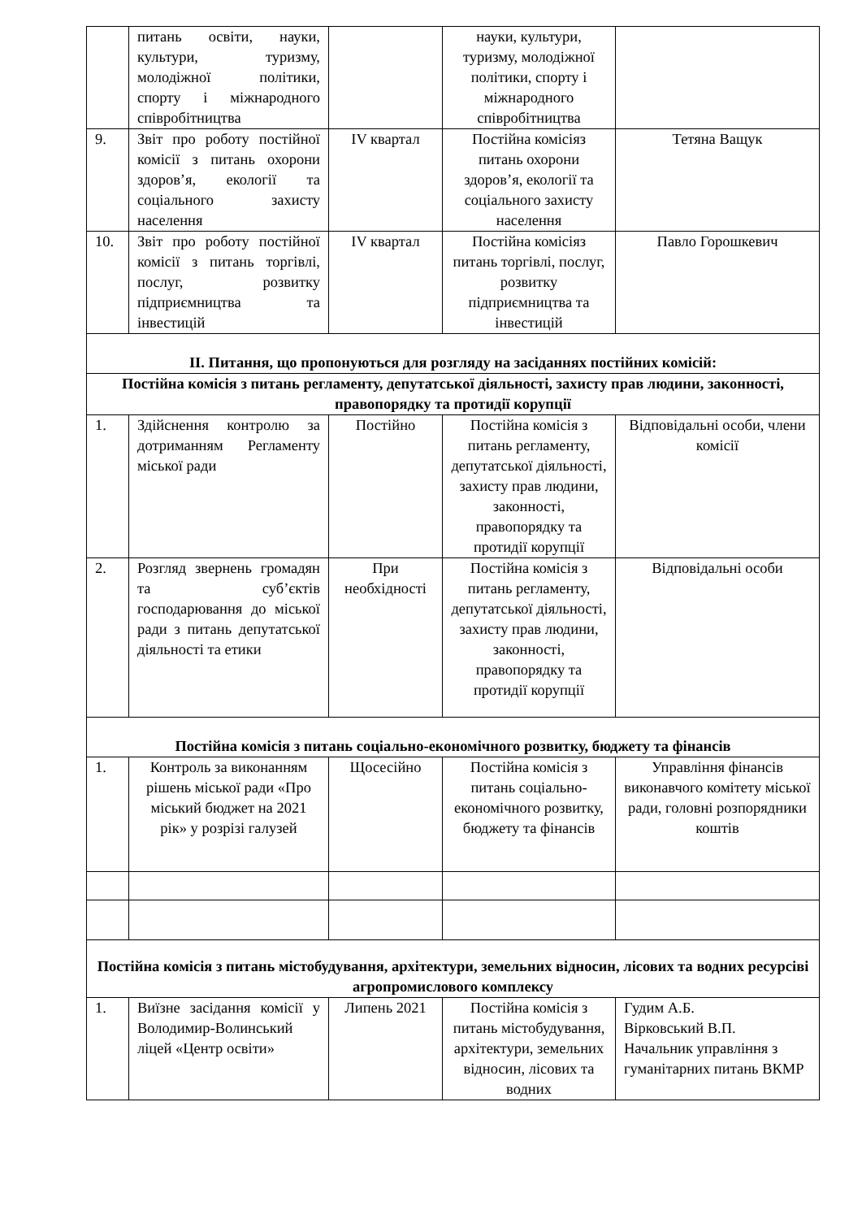| | питань освіти, науки, культури, туризму, молодіжної політики, спорту і міжнародного співробітництва | | науки, культури, туризму, молодіжної політики, спорту і міжнародного співробітництва | |
| 9. | Звіт про роботу постійної комісії з питань охорони здоров’я, екології та соціального захисту населення | IV квартал | Постійна комісіяз питань охорони здоров’я, екології та соціального захисту населення | Тетяна Ващук |
| 10. | Звіт про роботу постійної комісії з питань торгівлі, послуг, розвитку підприємництва та інвестицій | IV квартал | Постійна комісіяз питань торгівлі, послуг, розвитку підприємництва та інвестицій | Павло Горошкевич |
| ІІ. Питання, що пропонуються для розгляду на засіданнях постійних комісій: | | | | |
| Постійна комісія з питань регламенту, депутатської діяльності, захисту прав людини, законності, правопорядку та протидії корупції | | | | |
| 1. | Здійснення контролю за дотриманням Регламенту міської ради | Постійно | Постійна комісія з питань регламенту, депутатської діяльності, захисту прав людини, законності, правопорядку та протидії корупції | Відповідальні особи, члени комісії |
| 2. | Розгляд звернень громадян та суб’єктів господарювання до міської ради з питань депутатської діяльності та етики | При необхідності | Постійна комісія з питань регламенту, депутатської діяльності, захисту прав людини, законності, правопорядку та протидії корупції | Відповідальні особи |
| Постійна комісія з питань соціально-економічного розвитку, бюджету та фінансів | | | | |
| 1. | Контроль за виконанням рішень міської ради «Про міський бюджет на 2021 рік» у розрізі галузей | Щосесійно | Постійна комісія з питань соціально-економічного розвитку, бюджету та фінансів | Управління фінансів виконавчого комітету міської ради, головні розпорядники коштів |
| Постійна комісія з питань містобудування, архітектури, земельних відносин, лісових та водних ресурсіві агропромислового комплексу | | | | |
| 1. | Виїзне засідання комісії у Володимир-Волинський ліцей «Центр освіти» | Липень 2021 | Постійна комісія з питань містобудування, архітектури, земельних відносин, лісових та водних | Гудим А.Б. Вірковський В.П. Начальник управління з гуманітарних питань ВКМР |